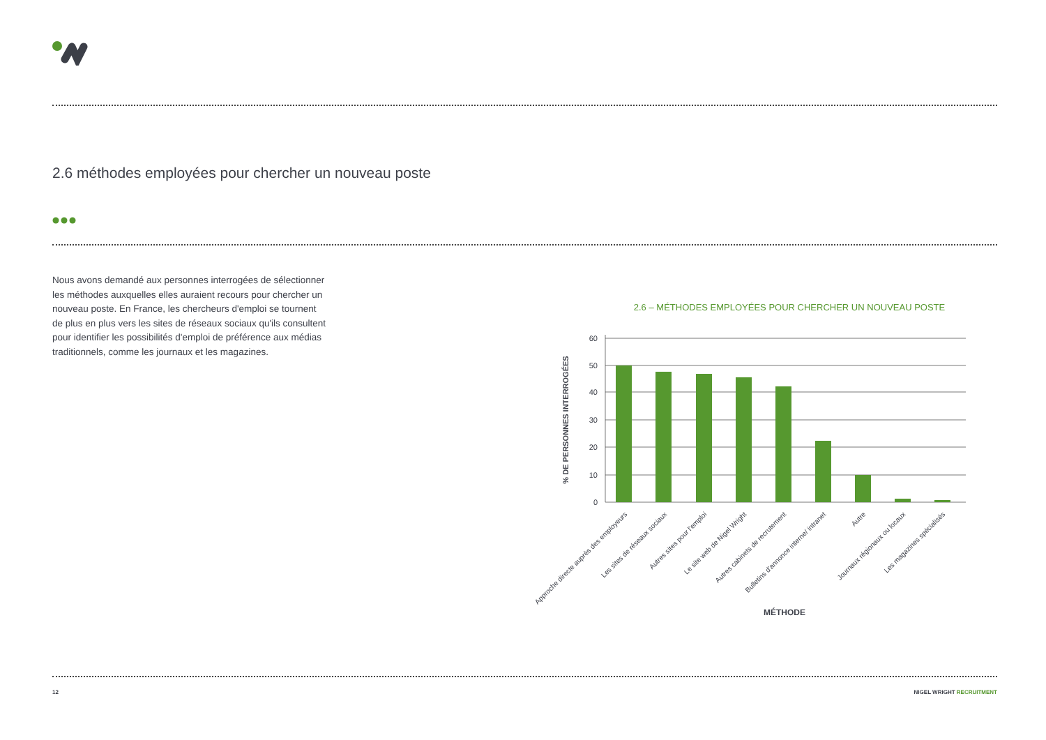2.6 méthodes employées pour chercher un nouveau poste
Nous avons demandé aux personnes interrogées de sélectionner les méthodes auxquelles elles auraient recours pour chercher un nouveau poste. En France, les chercheurs d'emploi se tournent de plus en plus vers les sites de réseaux sociaux qu'ils consultent pour identifier les possibilités d'emploi de préférence aux médias traditionnels, comme les journaux et les magazines.
2.6 – MÉTHODES EMPLOYÉES POUR CHERCHER UN NOUVEAU POSTE
60
50
40
30
20
10
0
% DE PERSONNES INTERROGÉES
Approche directe auprès des employeurs
Les sites de réseaux sociaux
Autres sites pour l'emploi
Le site web de Nigel Wright
Autres cabinets de recrutement
Bulletins d'annonce interne/ intranet
Autre
Journaux régionaux ou locaux
Les magazines spécialisés
MÉTHODE
12 NIGEL WRIGHT RECRUITMENT